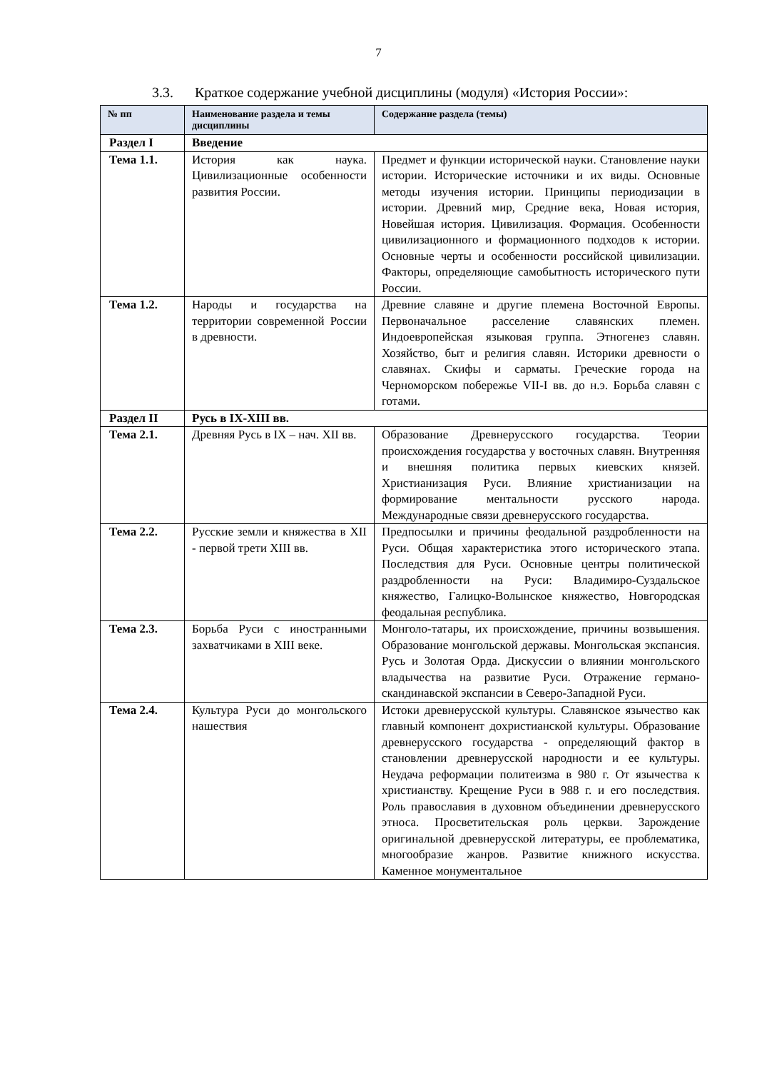7
3.3. Краткое содержание учебной дисциплины (модуля) «История России»:
| № пп | Наименование раздела и темы дисциплины | Содержание раздела (темы) |
| --- | --- | --- |
| Раздел I | Введение | |
| Тема 1.1. | История как наука. Цивилизационные особенности развития России. | Предмет и функции исторической науки. Становление науки истории. Исторические источники и их виды. Основные методы изучения истории. Принципы периодизации в истории. Древний мир, Средние века, Новая история, Новейшая история. Цивилизация. Формация. Особенности цивилизационного и формационного подходов к истории. Основные черты и особенности российской цивилизации. Факторы, определяющие самобытность исторического пути России. |
| Тема 1.2. | Народы и государства на территории современной России в древности. | Древние славяне и другие племена Восточной Европы. Первоначальное расселение славянских племен. Индоевропейская языковая группа. Этногенез славян. Хозяйство, быт и религия славян. Историки древности о славянах. Скифы и сарматы. Греческие города на Черноморском побережье VII-I вв. до н.э. Борьба славян с готами. |
| Раздел II | Русь в IX-XIII вв. | |
| Тема 2.1. | Древняя Русь в IX – нач. XII вв. | Образование Древнерусского государства. Теории происхождения государства у восточных славян. Внутренняя и внешняя политика первых киевских князей. Христианизация Руси. Влияние христианизации на формирование ментальности русского народа. Международные связи древнерусского государства. |
| Тема 2.2. | Русские земли и княжества в XII - первой трети XIII вв. | Предпосылки и причины феодальной раздробленности на Руси. Общая характеристика этого исторического этапа. Последствия для Руси. Основные центры политической раздробленности на Руси: Владимиро-Суздальское княжество, Галицко-Волынское княжество, Новгородская феодальная республика. |
| Тема 2.3. | Борьба Руси с иностранными захватчиками в XIII веке. | Монголо-татары, их происхождение, причины возвышения. Образование монгольской державы. Монгольская экспансия. Русь и Золотая Орда. Дискуссии о влиянии монгольского владычества на развитие Руси. Отражение германо-скандинавской экспансии в Северо-Западной Руси. |
| Тема 2.4. | Культура Руси до монгольского нашествия | Истоки древнерусской культуры. Славянское язычество как главный компонент дохристианской культуры. Образование древнерусского государства - определяющий фактор в становлении древнерусской народности и ее культуры. Неудача реформации политеизма в 980 г. От язычества к христианству. Крещение Руси в 988 г. и его последствия. Роль православия в духовном объединении древнерусского этноса. Просветительская роль церкви. Зарождение оригинальной древнерусской литературы, ее проблематика, многообразие жанров. Развитие книжного искусства. Каменное монументальное |